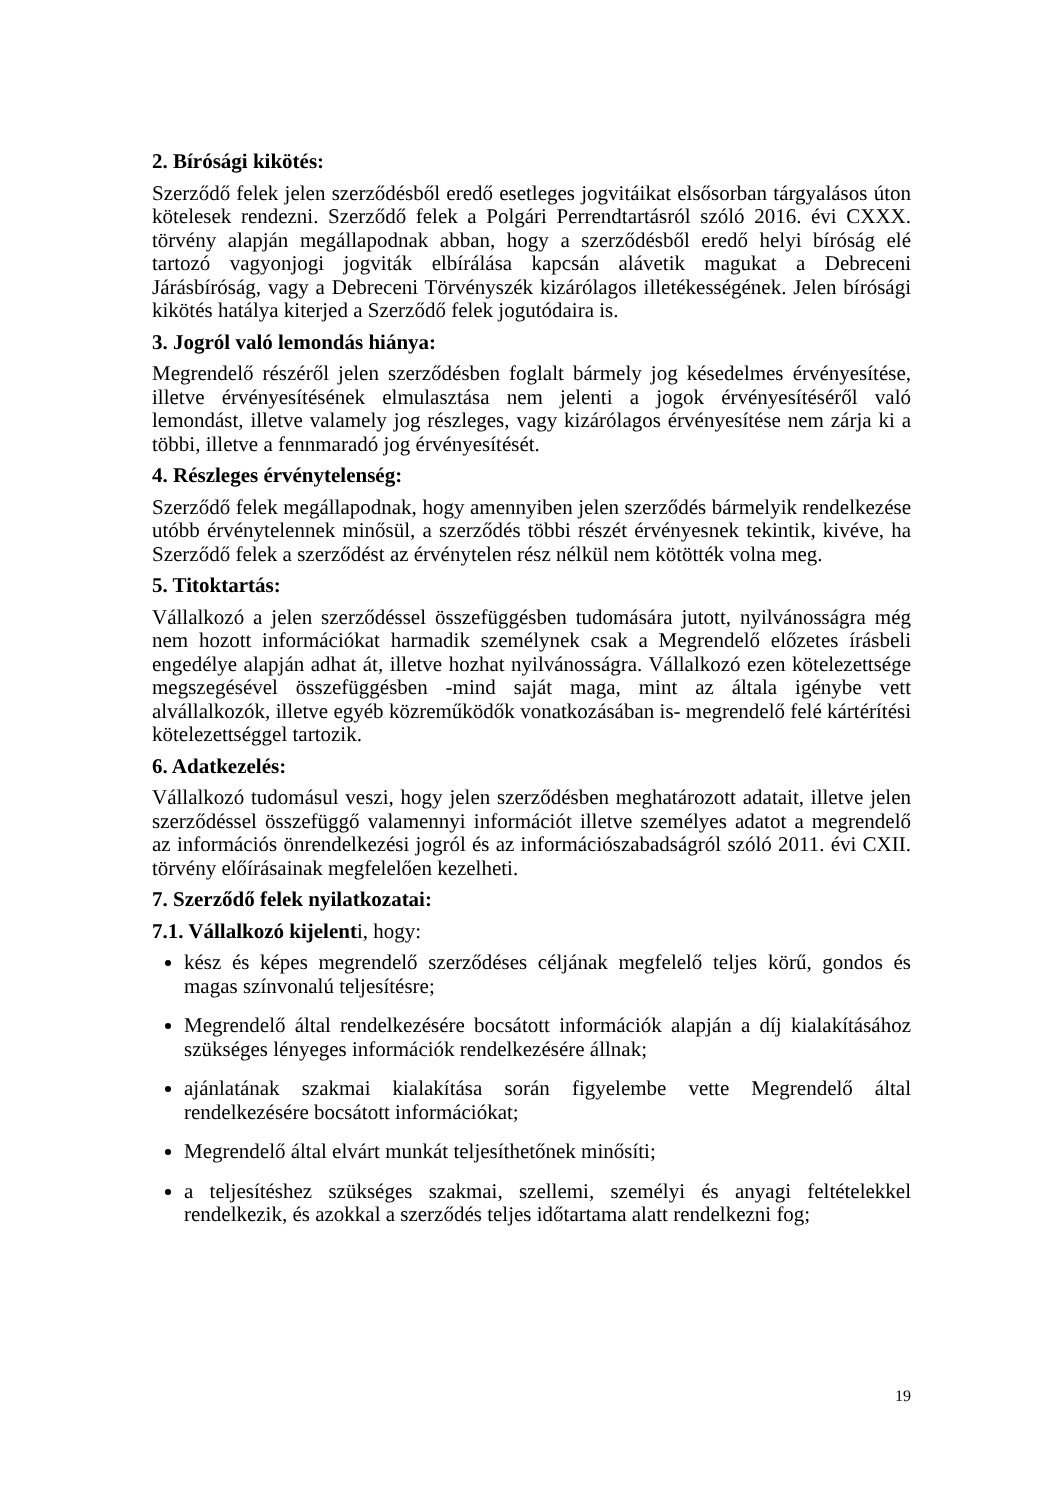2. Bírósági kikötés:
Szerződő felek jelen szerződésből eredő esetleges jogvitáikat elsősorban tárgyalásos úton kötelesek rendezni. Szerződő felek a Polgári Perrendtartásról szóló 2016. évi CXXX. törvény alapján megállapodnak abban, hogy a szerződésből eredő helyi bíróság elé tartozó vagyonjogi jogviták elbírálása kapcsán alávetik magukat a Debreceni Járásbíróság, vagy a Debreceni Törvényszék kizárólagos illetékességének. Jelen bírósági kikötés hatálya kiterjed a Szerződő felek jogutódaira is.
3. Jogról való lemondás hiánya:
Megrendelő részéről jelen szerződésben foglalt bármely jog késedelmes érvényesítése, illetve érvényesítésének elmulasztása nem jelenti a jogok érvényesítéséről való lemondást, illetve valamely jog részleges, vagy kizárólagos érvényesítése nem zárja ki a többi, illetve a fennmaradó jog érvényesítését.
4. Részleges érvénytelenség:
Szerződő felek megállapodnak, hogy amennyiben jelen szerződés bármelyik rendelkezése utóbb érvénytelennek minősül, a szerződés többi részét érvényesnek tekintik, kivéve, ha Szerződő felek a szerződést az érvénytelen rész nélkül nem kötötték volna meg.
5. Titoktartás:
Vállalkozó a jelen szerződéssel összefüggésben tudomására jutott, nyilvánosságra még nem hozott információkat harmadik személynek csak a Megrendelő előzetes írásbeli engedélye alapján adhat át, illetve hozhat nyilvánosságra. Vállalkozó ezen kötelezettsége megszegésével összefüggésben -mind saját maga, mint az általa igénybe vett alvállalkozók, illetve egyéb közreműködők vonatkozásában is- megrendelő felé kártérítési kötelezettséggel tartozik.
6. Adatkezelés:
Vállalkozó tudomásul veszi, hogy jelen szerződésben meghatározott adatait, illetve jelen szerződéssel összefüggő valamennyi információt illetve személyes adatot a megrendelő az információs önrendelkezési jogról és az információszabadságról szóló 2011. évi CXII. törvény előírásainak megfelelően kezelheti.
7. Szerződő felek nyilatkozatai:
7.1. Vállalkozó kijelenti, hogy:
kész és képes megrendelő szerződéses céljának megfelelő teljes körű, gondos és magas színvonalú teljesítésre;
Megrendelő által rendelkezésére bocsátott információk alapján a díj kialakításához szükséges lényeges információk rendelkezésére állnak;
ajánlatának szakmai kialakítása során figyelembe vette Megrendelő által rendelkezésére bocsátott információkat;
Megrendelő által elvárt munkát teljesíthetőnek minősíti;
a teljesítéshez szükséges szakmai, szellemi, személyi és anyagi feltételekkel rendelkezik, és azokkal a szerződés teljes időtartama alatt rendelkezni fog;
19